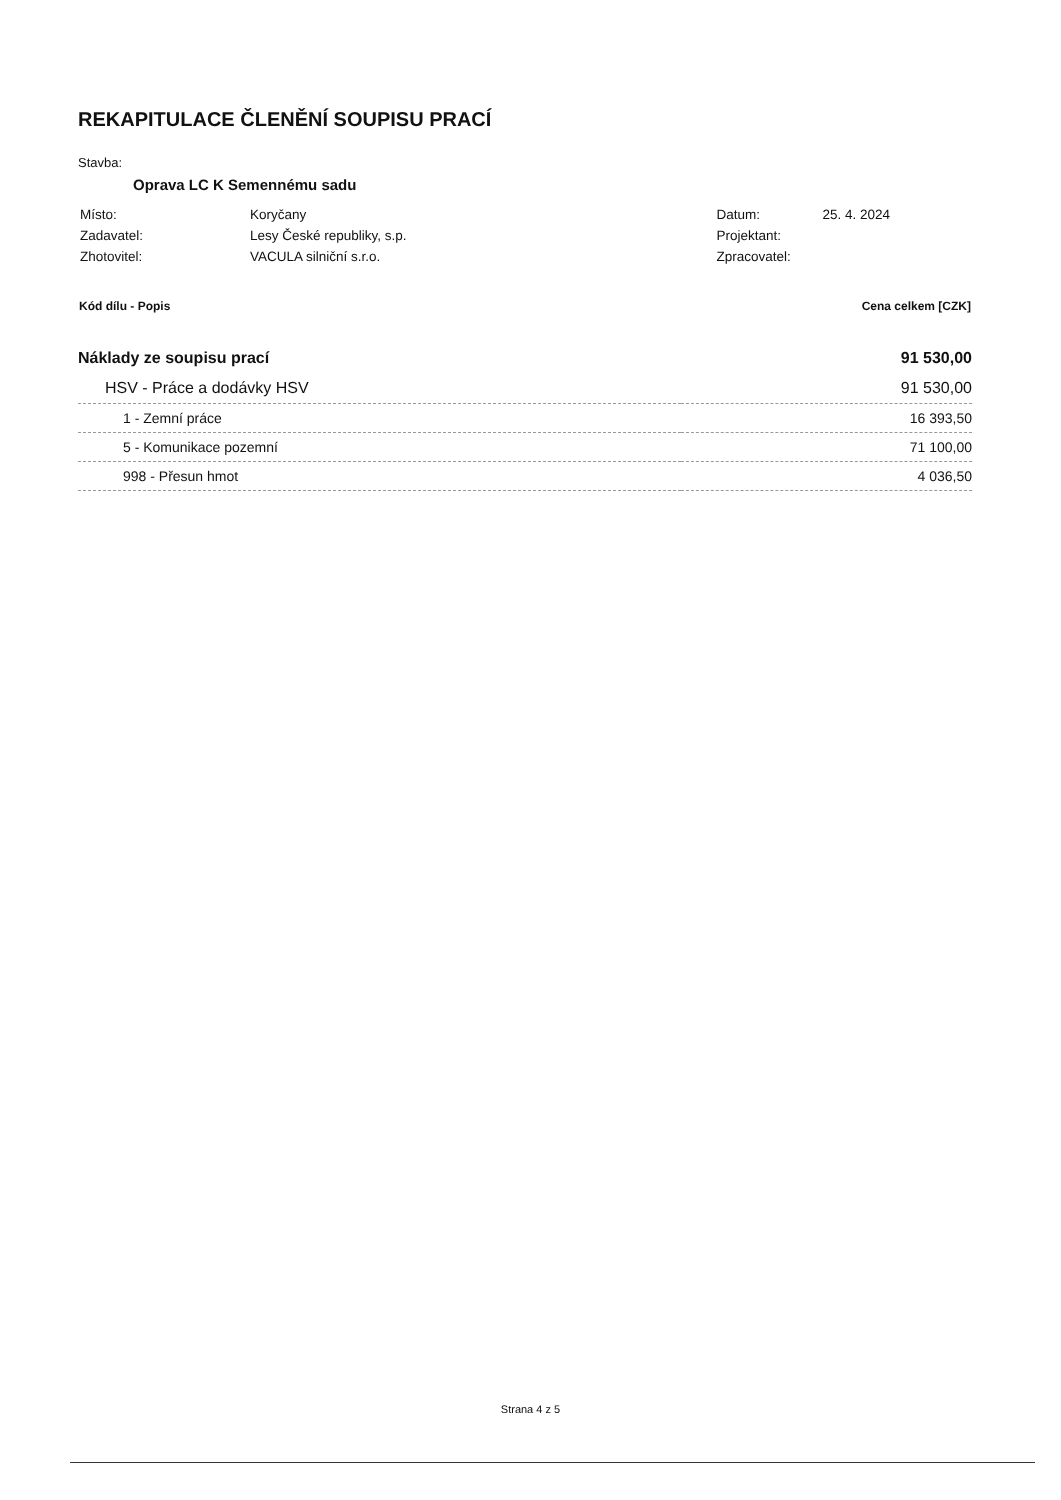REKAPITULACE ČLENĚNÍ SOUPISU PRACÍ
Stavba:
Oprava LC K Semennému sadu
| Místo: | Koryčany |
| Zadavatel: | Lesy České republiky, s.p. |
| Zhotovitel: | VACULA silniční s.r.o. |
| Datum: | 25. 4. 2024 |
| Projektant: | |
| Zpracovatel: | |
| Kód dílu - Popis | Cena celkem [CZK] |
| --- | --- |
| Náklady ze soupisu prací | 91 530,00 |
| HSV - Práce a dodávky HSV | 91 530,00 |
| 1 - Zemní práce | 16 393,50 |
| 5 - Komunikace pozemní | 71 100,00 |
| 998 - Přesun hmot | 4 036,50 |
Strana 4 z 5